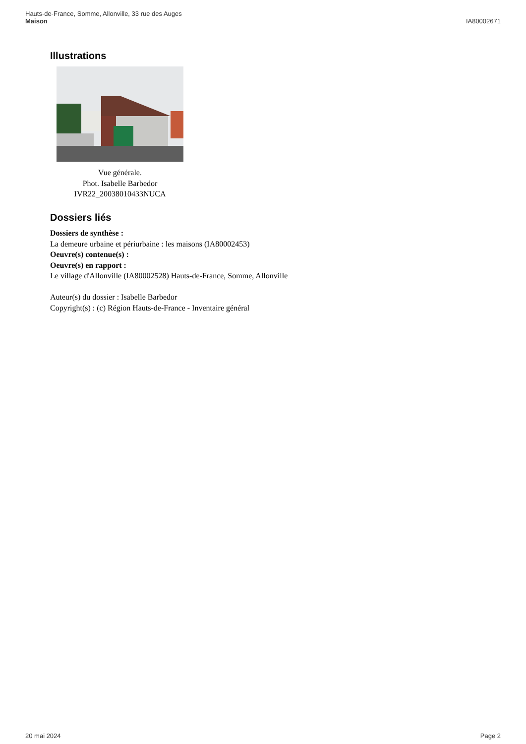Hauts-de-France, Somme, Allonville, 33 rue des Auges
Maison
IA80002671
Illustrations
Vue générale.
Phot. Isabelle Barbedor
IVR22_20038010433NUCA
Dossiers liés
Dossiers de synthèse :
La demeure urbaine et périurbaine : les maisons (IA80002453)
Oeuvre(s) contenue(s) :
Oeuvre(s) en rapport :
Le village d'Allonville (IA80002528) Hauts-de-France, Somme, Allonville
Auteur(s) du dossier : Isabelle Barbedor
Copyright(s) : (c) Région Hauts-de-France - Inventaire général
20 mai 2024 Page 2